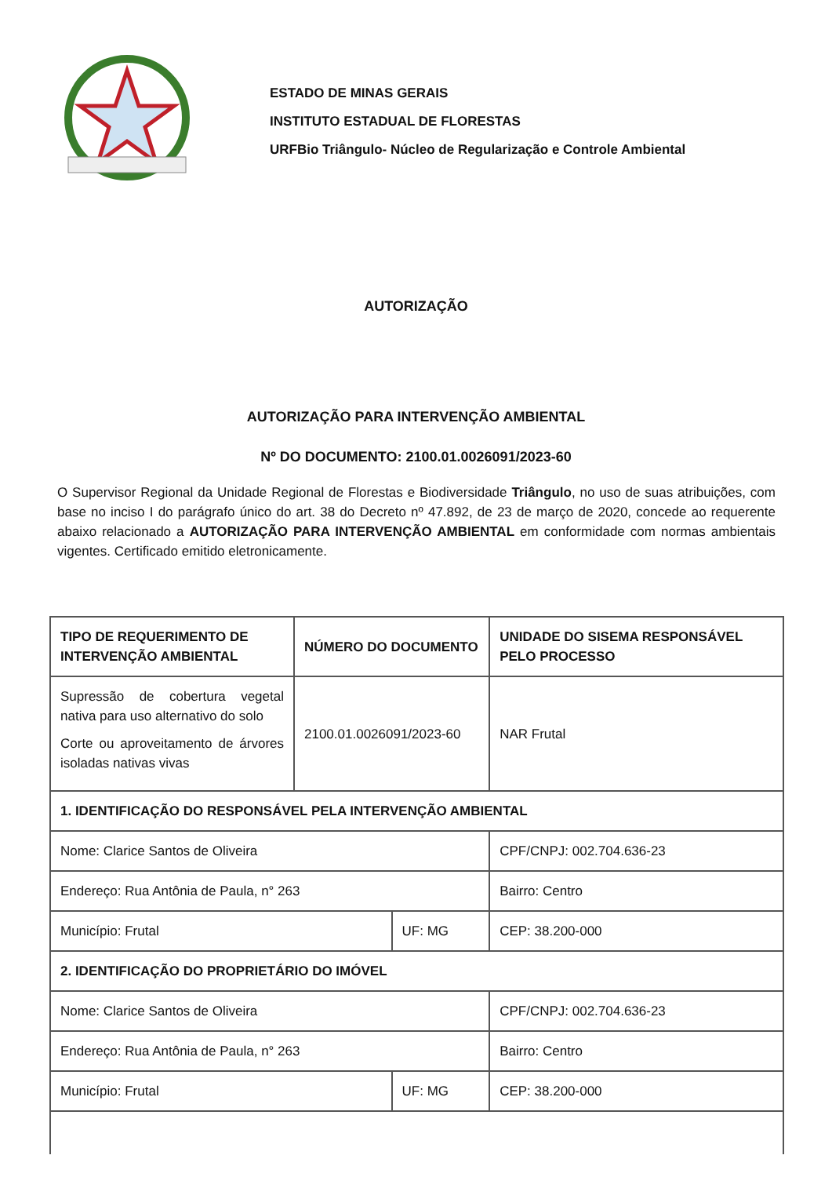ESTADO DE MINAS GERAIS
INSTITUTO ESTADUAL DE FLORESTAS
URFBio Triângulo- Núcleo de Regularização e Controle Ambiental
AUTORIZAÇÃO
AUTORIZAÇÃO PARA INTERVENÇÃO AMBIENTAL
Nº DO DOCUMENTO: 2100.01.0026091/2023-60
O Supervisor Regional da Unidade Regional de Florestas e Biodiversidade Triângulo, no uso de suas atribuições, com base no inciso I do parágrafo único do art. 38 do Decreto nº 47.892, de 23 de março de 2020, concede ao requerente abaixo relacionado a AUTORIZAÇÃO PARA INTERVENÇÃO AMBIENTAL em conformidade com normas ambientais vigentes. Certificado emitido eletronicamente.
| TIPO DE REQUERIMENTO DE INTERVENÇÃO AMBIENTAL | NÚMERO DO DOCUMENTO | | UNIDADE DO SISEMA RESPONSÁVEL PELO PROCESSO | |
| Supressão de cobertura vegetal nativa para uso alternativo do solo Corte ou aproveitamento de árvores isoladas nativas vivas | 2100.01.0026091/2023-60 | | NAR Frutal | |
| 1. IDENTIFICAÇÃO DO RESPONSÁVEL PELA INTERVENÇÃO AMBIENTAL | | | | |
| Nome: Clarice Santos de Oliveira | | | | CPF/CNPJ: 002.704.636-23 |
| Endereço: Rua Antônia de Paula, n° 263 | | | | Bairro: Centro |
| Município: Frutal | | UF: MG | | CEP: 38.200-000 |
| 2. IDENTIFICAÇÃO DO PROPRIETÁRIO DO IMÓVEL | | | | |
| Nome: Clarice Santos de Oliveira | | | | CPF/CNPJ: 002.704.636-23 |
| Endereço: Rua Antônia de Paula, n° 263 | | | | Bairro: Centro |
| Município: Frutal | | UF: MG | | CEP: 38.200-000 |